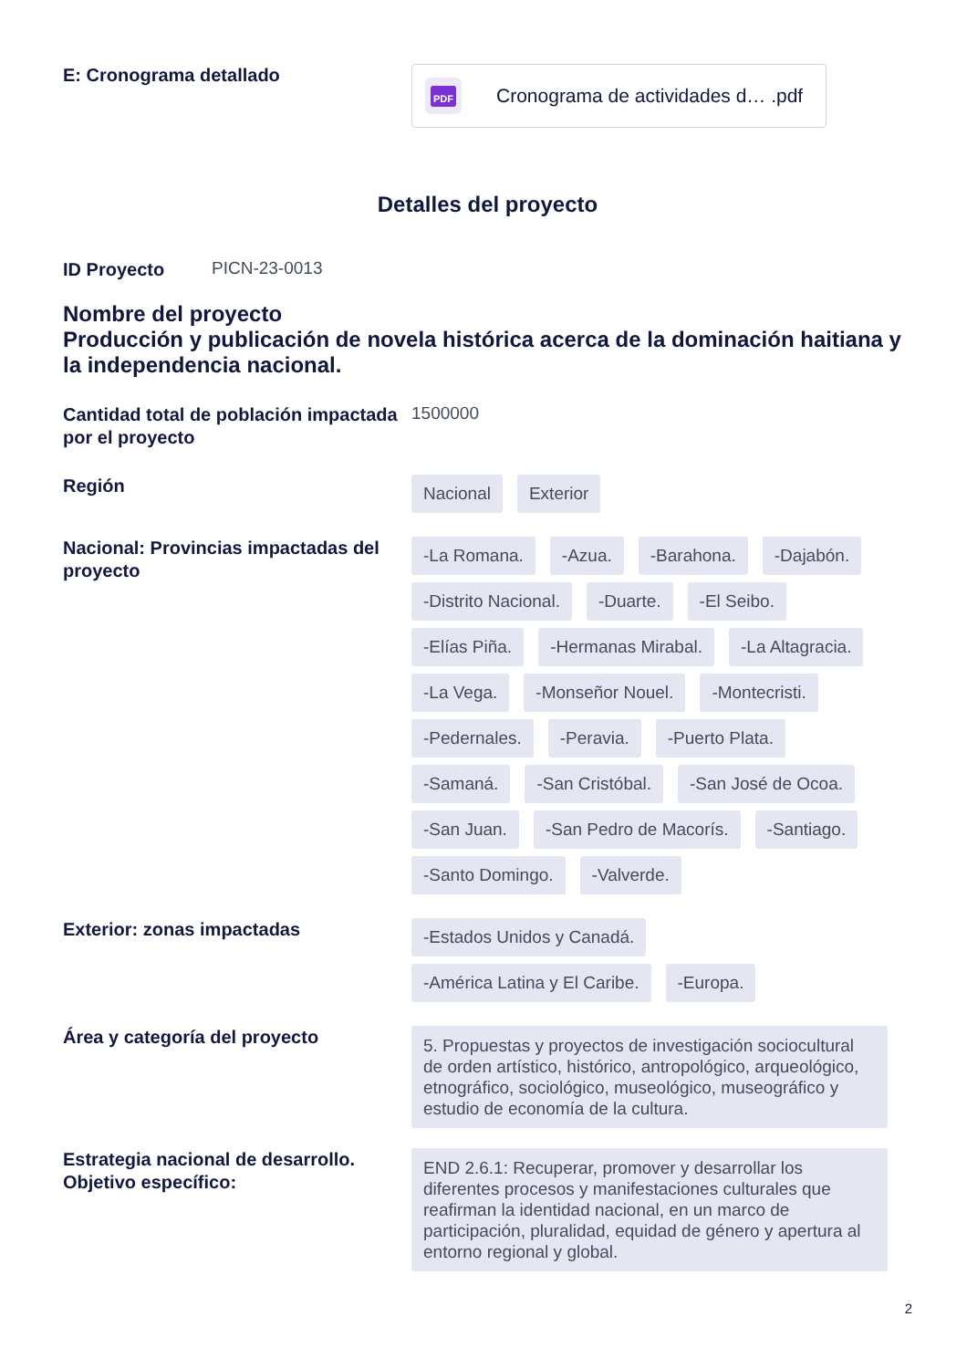E: Cronograma detallado
PDF
Cronograma de actividades d… .pdf
Detalles del proyecto
ID Proyecto
PICN-23-0013
Nombre del proyecto
Producción y publicación de novela histórica acerca de la dominación haitiana y la independencia nacional.
Cantidad total de población impactada por el proyecto
1500000
Región
Nacional Exterior
Nacional: Provincias impactadas del proyecto
-La Romana. -Azua. -Barahona. -Dajabón. -Distrito Nacional. -Duarte. -El Seibo. -Elías Piña. -Hermanas Mirabal. -La Altagracia. -La Vega. -Monseñor Nouel. -Montecristi. -Pedernales. -Peravia. -Puerto Plata. -Samaná. -San Cristóbal. -San José de Ocoa. -San Juan. -San Pedro de Macorís. -Santiago. -Santo Domingo. -Valverde.
Exterior: zonas impactadas
-Estados Unidos y Canadá. -América Latina y El Caribe. -Europa.
Área y categoría del proyecto
5. Propuestas y proyectos de investigación sociocultural de orden artístico, histórico, antropológico, arqueológico, etnográfico, sociológico, museológico, museográfico y estudio de economía de la cultura.
Estrategia nacional de desarrollo. Objetivo específico:
END 2.6.1: Recuperar, promover y desarrollar los diferentes procesos y manifestaciones culturales que reafirman la identidad nacional, en un marco de participación, pluralidad, equidad de género y apertura al entorno regional y global.
2